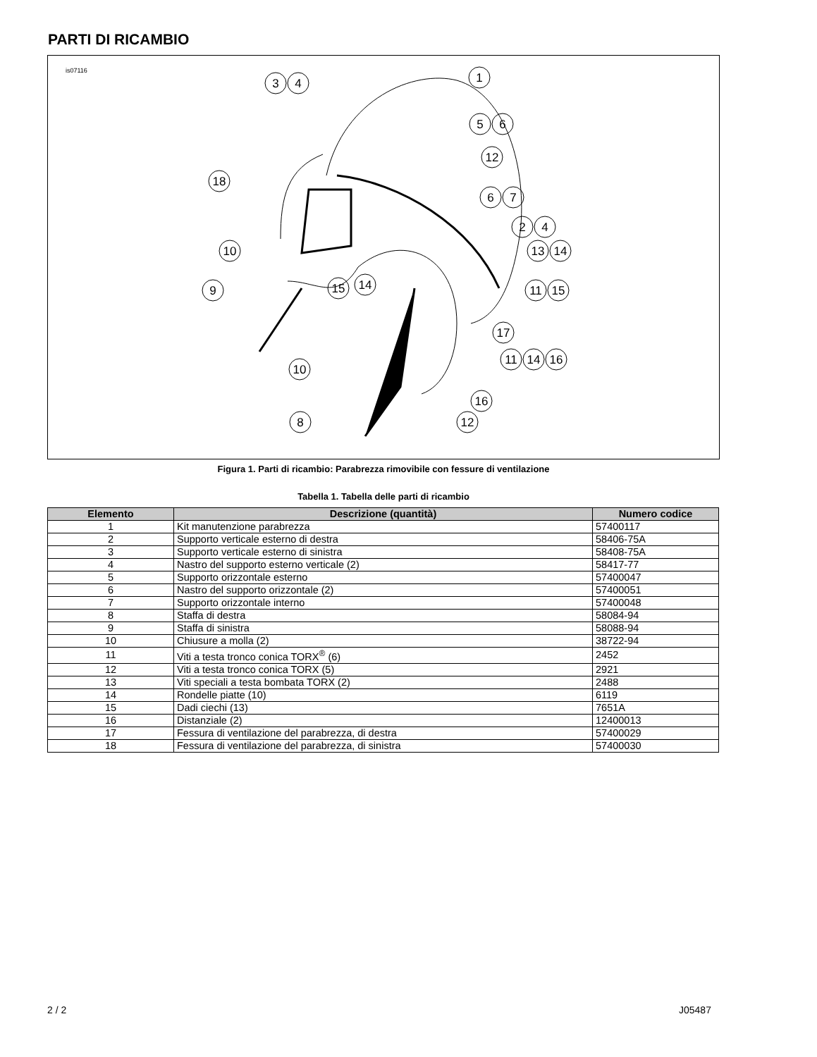PARTI DI RICAMBIO
is07116
3
4
1
5
6
12
18
6
7
2
4
10
13
14
9
15
14
11
15
17
11
14
16
10
16
8
12
Figura 1. Parti di ricambio: Parabrezza rimovibile con fessure di ventilazione
Tabella 1. Tabella delle parti di ricambio
| Elemento | Descrizione (quantità) | Numero codice |
| --- | --- | --- |
| 1 | Kit manutenzione parabrezza | 57400117 |
| 2 | Supporto verticale esterno di destra | 58406-75A |
| 3 | Supporto verticale esterno di sinistra | 58408-75A |
| 4 | Nastro del supporto esterno verticale (2) | 58417-77 |
| 5 | Supporto orizzontale esterno | 57400047 |
| 6 | Nastro del supporto orizzontale (2) | 57400051 |
| 7 | Supporto orizzontale interno | 57400048 |
| 8 | Staffa di destra | 58084-94 |
| 9 | Staffa di sinistra | 58088-94 |
| 10 | Chiusure a molla (2) | 38722-94 |
| 11 | Viti a testa tronco conica TORX<sup>®</sup> (6) | 2452 |
| 12 | Viti a testa tronco conica TORX (5) | 2921 |
| 13 | Viti speciali a testa bombata TORX (2) | 2488 |
| 14 | Rondelle piatte (10) | 6119 |
| 15 | Dadi ciechi (13) | 7651A |
| 16 | Distanziale (2) | 12400013 |
| 17 | Fessura di ventilazione del parabrezza, di destra | 57400029 |
| 18 | Fessura di ventilazione del parabrezza, di sinistra | 57400030 |
2 / 2 J05487